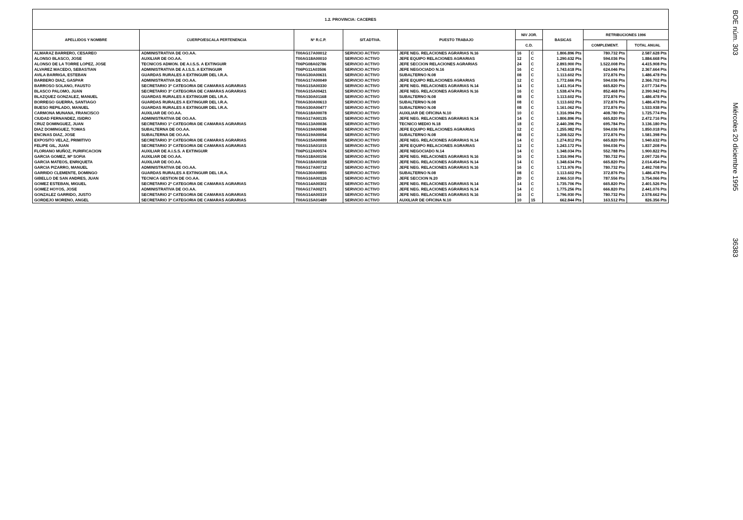| 1.2. PROVINCIA: CACERES | | | | | | | | | |
| --- | --- | --- | --- | --- | --- | --- | --- | --- | --- |
| APELLIDOS Y NOMBRE | CUERPO/ESCALA PERTENENCIA | Nº R.C.P. | SIT.ADTIVA. | PUESTO TRABAJO | NIV JOR. | | BASICAS | RETRIBUCIONES 1996 | |
| | | | | | C.D. | | | COMPLEMENT. | TOTAL ANUAL |
| ALMARAZ BARRERO, CESAREO | ADMINISTRATIVA DE OO.AA. | T00AG17A00012 | SERVICIO ACTIVO | JEFE NEG. RELACIONES AGRARIAS N.16 | 16 | C | 1.806.896 Pts | 780.732 Pts | 2.587.628 Pts |
| ALONSO BLASCO, JOSE | AUXILIAR DE OO.AA. | T00AG18A00010 | SERVICIO ACTIVO | JEFE EQUIPO RELACIONES AGRARIAS | 12 | C | 1.290.632 Pts | 594.036 Pts | 1.884.668 Pts |
| ALONSO DE LA TORRE LOPEZ, JOSE | TECNICOS ADMON. DE A.I.S.S. A EXTINGUIR | T06PG08A02786 | SERVICIO ACTIVO | JEFE SECCION RELACIONES AGRARIAS | 24 | C | 2.893.900 Pts | 1.522.008 Pts | 4.415.908 Pts |
| ALVAREZ MACEDO, SEBASTIAN | ADMINISTRATIVA DE A.I.S.S. A EXTINGUIR | T06PG11A03506 | SERVICIO ACTIVO | JEFE NEGOCIADO N.16 | 16 | C | 1.743.618 Pts | 624.046 Pts | 2.367.664 Pts |
| AVILA BARRIGA, ESTEBAN | GUARDAS RURALES A EXTINGUIR DEL I.R.A. | T00AG30A00631 | SERVICIO ACTIVO | SUBALTERNO N.08 | 08 | C | 1.113.602 Pts | 372.876 Pts | 1.486.478 Pts |
| BARBERO DIAZ, GASPAR | ADMINISTRATIVA DE OO.AA. | T00AG17A00049 | SERVICIO ACTIVO | JEFE EQUIPO RELACIONES AGRARIAS | 12 | C | 1.772.666 Pts | 594.036 Pts | 2.366.702 Pts |
| BARROSO SOLANO, FAUSTO | SECRETARIO 3ª CATEGORIA DE CAMARAS AGRARIAS | T00AG15A00330 | SERVICIO ACTIVO | JEFE NEG. RELACIONES AGRARIAS N.14 | 14 | C | 1.411.914 Pts | 665.820 Pts | 2.077.734 Pts |
| BLASCO PALOMO, JUAN | SECRETARIO 3ª CATEGORIA DE CAMARAS AGRARIAS | T00AG15A00421 | SERVICIO ACTIVO | JEFE NEG. RELACIONES AGRARIAS N.16 | 16 | C | 1.538.474 Pts | 852.468 Pts | 2.390.942 Pts |
| BLAZQUEZ GONZALEZ, MANUEL | GUARDAS RURALES A EXTINGUIR DEL I.R.A. | T00AG30A01168 | SERVICIO ACTIVO | SUBALTERNO N.08 | 08 | C | 1.113.602 Pts | 372.876 Pts | 1.486.478 Pts |
| BORREGO GUERRA, SANTIAGO | GUARDAS RURALES A EXTINGUIR DEL I.R.A. | T00AG30A00613 | SERVICIO ACTIVO | SUBALTERNO N.08 | 08 | C | 1.113.602 Pts | 372.876 Pts | 1.486.478 Pts |
| BUESO REPILADO, MANUEL | GUARDAS RURALES A EXTINGUIR DEL I.R.A. | T00AG30A00477 | SERVICIO ACTIVO | SUBALTERNO N.08 | 08 | C | 1.161.062 Pts | 372.876 Pts | 1.533.938 Pts |
| CARMONA MUNANA, FRANCISCO | AUXILIAR DE OO.AA. | T00AG18A00078 | SERVICIO ACTIVO | AUXILIAR DE OFICINA N.10 | 10 | C | 1.316.994 Pts | 408.780 Pts | 1.725.774 Pts |
| CIUDAD FERNANDEZ, ISIDRO | ADMINISTRATIVA DE OO.AA. | T00AG17A00135 | SERVICIO ACTIVO | JEFE NEG. RELACIONES AGRARIAS N.14 | 14 | C | 1.806.896 Pts | 665.820 Pts | 2.472.716 Pts |
| CRUZ DOMINGUEZ, JUAN | SECRETARIO 1ª CATEGORIA DE CAMARAS AGRARIAS | T00AG13A00036 | SERVICIO ACTIVO | TECNICO MEDIO N.18 | 18 | C | 2.440.396 Pts | 695.784 Pts | 3.136.180 Pts |
| DIAZ DOMINGUEZ, TOMAS | SUBALTERNA DE OO.AA. | T00AG19A00048 | SERVICIO ACTIVO | JEFE EQUIPO RELACIONES AGRARIAS | 12 | C | 1.255.982 Pts | 594.036 Pts | 1.850.018 Pts |
| ENCINAS DIAZ, JOSE | SUBALTERNA DE OO.AA. | T00AG19A00054 | SERVICIO ACTIVO | SUBALTERNO N.08 | 08 | C | 1.208.522 Pts | 372.876 Pts | 1.581.398 Pts |
| EXPOSITO VELAZ, PRIMITIVO | SECRETARIO 3ª CATEGORIA DE CAMARAS AGRARIAS | T00AG15A00998 | SERVICIO ACTIVO | JEFE NEG. RELACIONES AGRARIAS N.14 | 14 | C | 1.274.812 Pts | 665.820 Pts | 1.940.632 Pts |
| FELIPE GIL, JUAN | SECRETARIO 3ª CATEGORIA DE CAMARAS AGRARIAS | T00AG15A01015 | SERVICIO ACTIVO | JEFE EQUIPO RELACIONES AGRARIAS | 12 | C | 1.243.172 Pts | 594.036 Pts | 1.837.208 Pts |
| FLORIANO MUÑOZ, PURIFICACION | AUXILIAR DE A.I.S.S. A EXTINGUIR | T06PG12A00574 | SERVICIO ACTIVO | JEFE NEGOCIADO N.14 | 14 | C | 1.348.034 Pts | 552.788 Pts | 1.900.822 Pts |
| GARCIA GOMEZ, Mª SOFIA | AUXILIAR DE OO.AA. | T00AG18A00156 | SERVICIO ACTIVO | JEFE NEG. RELACIONES AGRARIAS N.16 | 16 | C | 1.316.994 Pts | 780.732 Pts | 2.097.726 Pts |
| GARCIA MATEOS, ENRIQUETA | AUXILIAR DE OO.AA. | T00AG18A00158 | SERVICIO ACTIVO | JEFE NEG. RELACIONES AGRARIAS N.14 | 14 | C | 1.348.634 Pts | 665.820 Pts | 2.014.454 Pts |
| GARCIA PIZARRO, MANUEL | ADMINISTRATIVA DE OO.AA. | T00AG17A00712 | SERVICIO ACTIVO | JEFE NEG. RELACIONES AGRARIAS N.16 | 16 | C | 1.711.976 Pts | 780.732 Pts | 2.492.708 Pts |
| GARRIDO CLEMENTE, DOMINGO | GUARDAS RURALES A EXTINGUIR DEL I.R.A. | T00AG30A00855 | SERVICIO ACTIVO | SUBALTERNO N.08 | 08 | C | 1.113.602 Pts | 372.876 Pts | 1.486.478 Pts |
| GIBELLO DE SAN ANDRES, JUAN | TECNICA GESTION DE OO.AA. | T00AG16A00126 | SERVICIO ACTIVO | JEFE SECCION N.20 | 20 | C | 2.966.510 Pts | 787.556 Pts | 3.754.066 Pts |
| GOMEZ ESTEBAN, MIGUEL | SECRETARIO 2ª CATEGORIA DE CAMARAS AGRARIAS | T00AG14A00302 | SERVICIO ACTIVO | JEFE NEG. RELACIONES AGRARIAS N.14 | 14 | C | 1.735.706 Pts | 665.820 Pts | 2.401.526 Pts |
| GOMEZ HOYOS, JOSE | ADMINISTRATIVA DE OO.AA. | T00AG17A00271 | SERVICIO ACTIVO | JEFE NEG. RELACIONES AGRARIAS N.14 | 14 | C | 1.775.256 Pts | 666.820 Pts | 2.441.076 Pts |
| GONZALEZ GARRIDO, JUSTO | SECRETARIO 2ª CATEGORIA DE CAMARAS AGRARIAS | T00AG14A00319 | SERVICIO ACTIVO | JEFE NEG. RELACIONES AGRARIAS N.16 | 16 | C | 1.796.930 Pts | 780.732 Pts | 2.578.662 Pts |
| GORDEJO MORENO, ANGEL | SECRETARIO 3ª CATEGORIA DE CAMARAS AGRARIAS | T00AG15A01489 | SERVICIO ACTIVO | AUXILIAR DE OFICINA N.10 | 10 | 15 | 662.844 Pts | 163.512 Pts | 826.356 Pts |
BOE núm. 303 Miércoles 20 diciembre 1995 36383